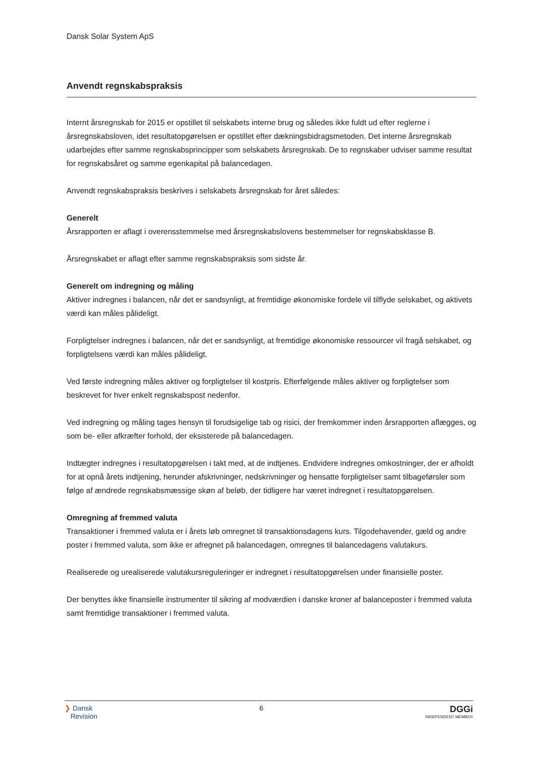Dansk Solar System ApS
Anvendt regnskabspraksis
Internt årsregnskab for 2015 er opstillet til selskabets interne brug og således ikke fuldt ud efter reglerne i årsregnskabsloven, idet resultatopgørelsen er opstillet efter dækningsbidragsmetoden. Det interne årsregnskab udarbejdes efter samme regnskabsprincipper som selskabets årsregnskab. De to regnskaber udviser samme resultat for regnskabsåret og samme egenkapital på balancedagen.
Anvendt regnskabspraksis beskrives i selskabets årsregnskab for året således:
Generelt
Årsrapporten er aflagt i overensstemmelse med årsregnskabslovens bestemmelser for regnskabsklasse B.
Årsregnskabet er aflagt efter samme regnskabspraksis som sidste år.
Generelt om indregning og måling
Aktiver indregnes i balancen, når det er sandsynligt, at fremtidige økonomiske fordele vil tilflyde selskabet, og aktivets værdi kan måles pålideligt.
Forpligtelser indregnes i balancen, når det er sandsynligt, at fremtidige økonomiske ressourcer vil fragå selskabet, og forpligtelsens værdi kan måles pålideligt.
Ved første indregning måles aktiver og forpligtelser til kostpris. Efterfølgende måles aktiver og forpligtelser som beskrevet for hver enkelt regnskabspost nedenfor.
Ved indregning og måling tages hensyn til forudsigelige tab og risici, der fremkommer inden årsrapporten aflægges, og som be- eller afkræfter forhold, der eksisterede på balancedagen.
Indtægter indregnes i resultatopgørelsen i takt med, at de indtjenes. Endvidere indregnes omkostninger, der er afholdt for at opnå årets indtjening, herunder afskrivninger, nedskrivninger og hensatte forpligtelser samt tilbageførsler som følge af ændrede regnskabsmæssige skøn af beløb, der tidligere har været indregnet i resultatopgørelsen.
Omregning af fremmed valuta
Transaktioner i fremmed valuta er i årets løb omregnet til transaktionsdagens kurs. Tilgodehavender, gæld og andre poster i fremmed valuta, som ikke er afregnet på balancedagen, omregnes til balancedagens valutakurs.
Realiserede og urealiserede valutakursreguleringer er indregnet i resultatopgørelsen under finansielle poster.
Der benyttes ikke finansielle instrumenter til sikring af modværdien i danske kroner af balanceposter i fremmed valuta samt fremtidige transaktioner i fremmed valuta.
❯ Dansk
Revision
6
DGGi
INDEPENDENT MEMBER